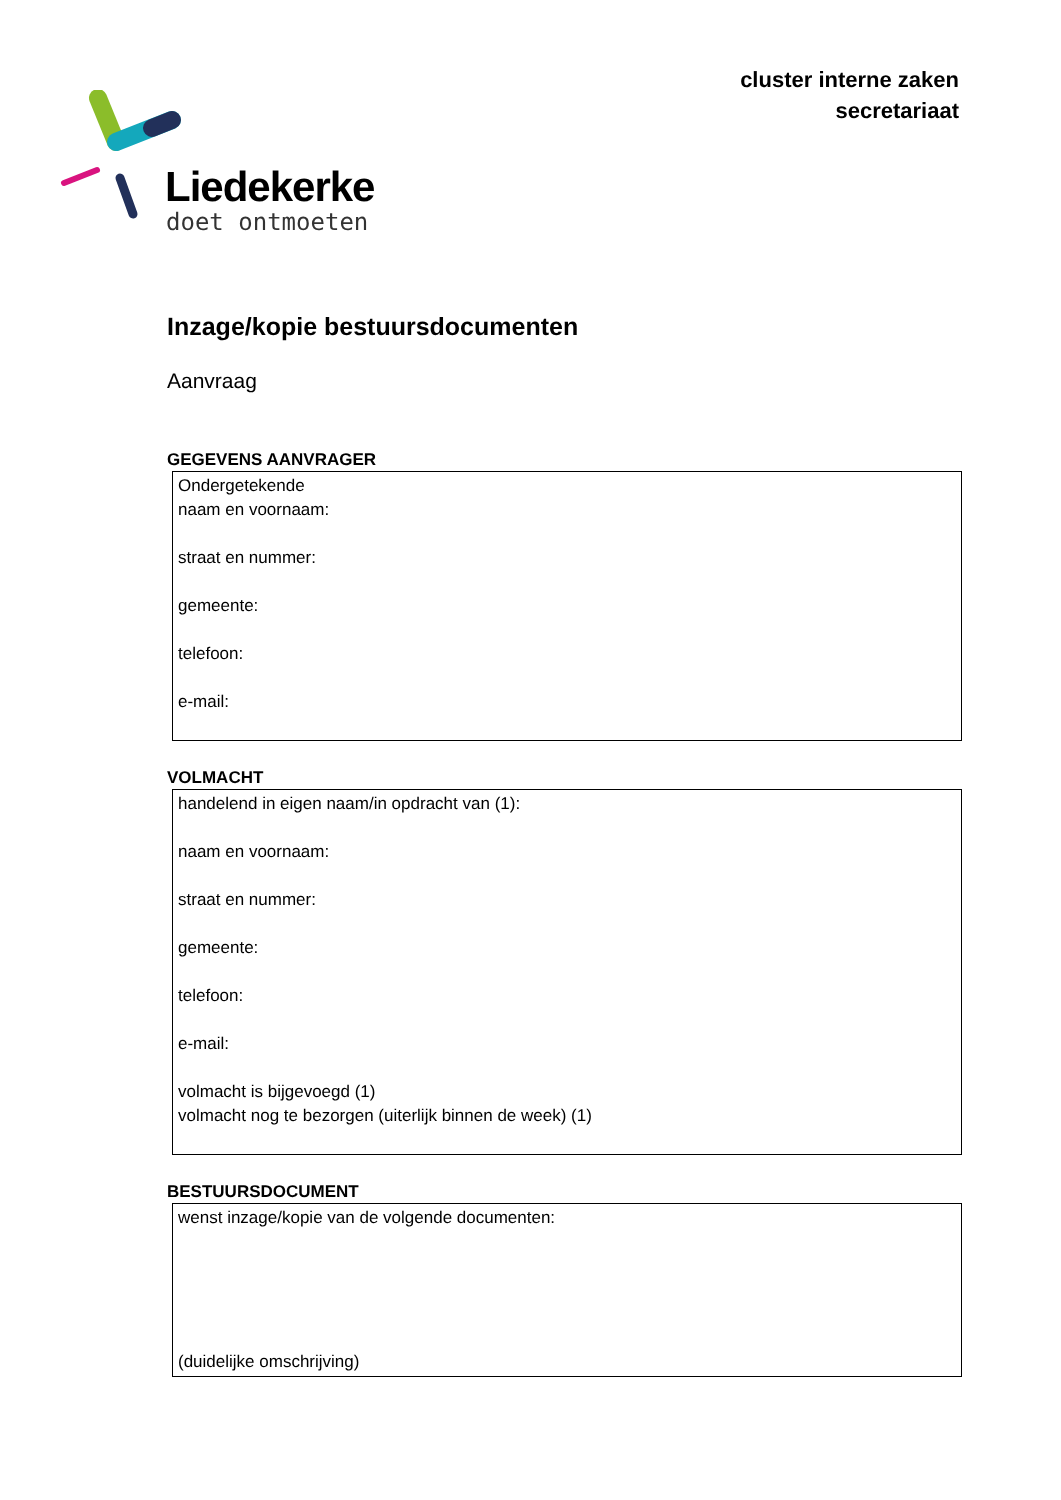cluster interne zaken
secretariaat
Liedekerke
doet ontmoeten
Inzage/kopie bestuursdocumenten
Aanvraag
GEGEVENS AANVRAGER
Ondergetekende
naam en voornaam:
straat en nummer:
gemeente:
telefoon:
e-mail:
VOLMACHT
handelend in eigen naam/in opdracht van (1):
naam en voornaam:
straat en nummer:
gemeente:
telefoon:
e-mail:
volmacht is bijgevoegd (1)
volmacht nog te bezorgen (uiterlijk binnen de week) (1)
BESTUURSDOCUMENT
wenst inzage/kopie van de volgende documenten:
(duidelijke omschrijving)